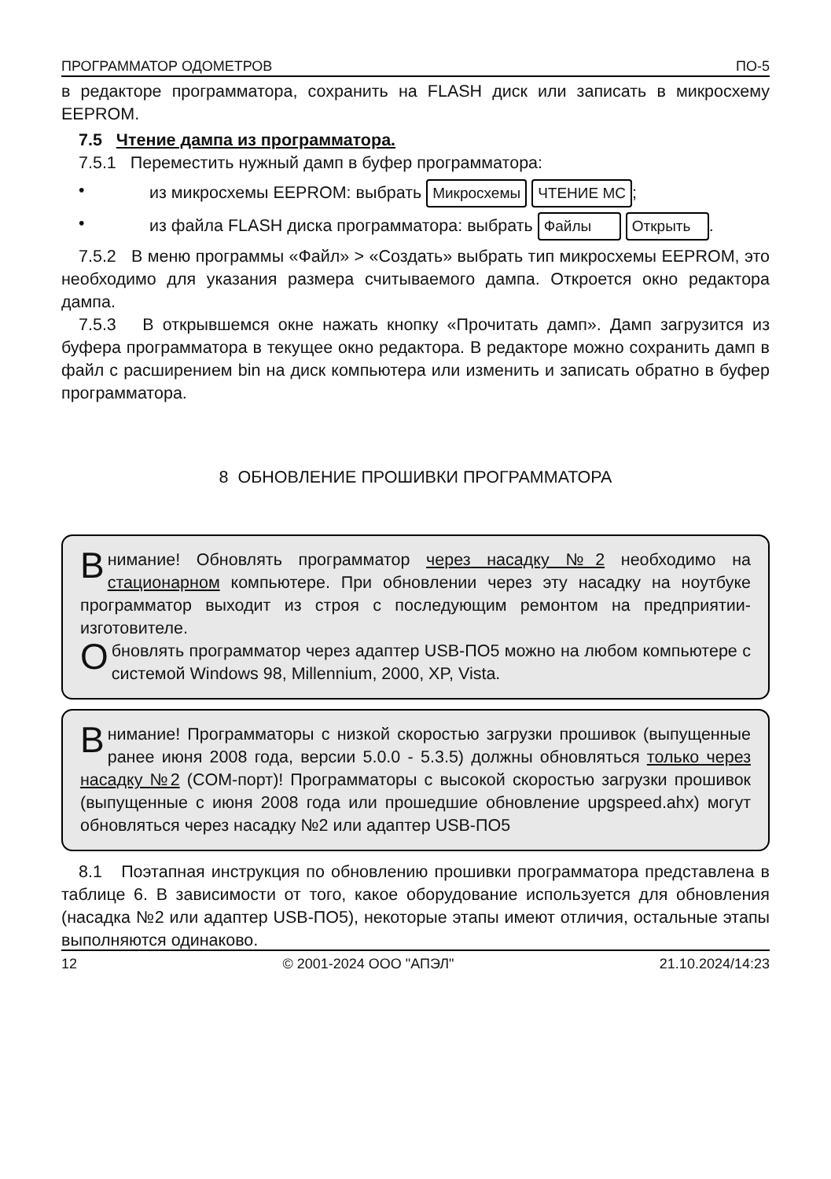ПРОГРАММАТОР ОДОМЕТРОВ ПО-5
в редакторе программатора, сохранить на FLASH диск или записать в микросхему EEPROM.
7.5 Чтение дампа из программатора.
7.5.1 Переместить нужный дамп в буфер программатора:
• из микросхемы EEPROM: выбрать Микросхемы ЧТЕНИЕ МС;
• из файла FLASH диска программатора: выбрать Файлы Открыть.
7.5.2 В меню программы «Файл» > «Создать» выбрать тип микросхемы EEPROM, это необходимо для указания размера считываемого дампа. Откроется окно редактора дампа.
7.5.3 В открывшемся окне нажать кнопку «Прочитать дамп». Дамп загрузится из буфера программатора в текущее окно редактора. В редакторе можно сохранить дамп в файл с расширением bin на диск компьютера или изменить и записать обратно в буфер программатора.
8 ОБНОВЛЕНИЕ ПРОШИВКИ ПРОГРАММАТОРА
Внимание! Обновлять программатор через насадку №2 необходимо на стационарном компьютере. При обновлении через эту насадку на ноутбуке программатор выходит из строя с последующим ремонтом на предприятии-изготовителе.
Обновлять программатор через адаптер USB-ПО5 можно на любом компьютере с системой Windows 98, Millennium, 2000, XP, Vista.
Внимание! Программаторы с низкой скоростью загрузки прошивок (выпущенные ранее июня 2008 года, версии 5.0.0 - 5.3.5) должны обновляться только через насадку №2 (COM-порт)! Программаторы с высокой скоростью загрузки прошивок (выпущенные с июня 2008 года или прошедшие обновление upgspeed.ahx) могут обновляться через насадку №2 или адаптер USB-ПО5
8.1 Поэтапная инструкция по обновлению прошивки программатора представлена в таблице 6. В зависимости от того, какое оборудование используется для обновления (насадка №2 или адаптер USB-ПО5), некоторые этапы имеют отличия, остальные этапы выполняются одинаково.
12 © 2001-2024 ООО "АПЭЛ" 21.10.2024/14:23